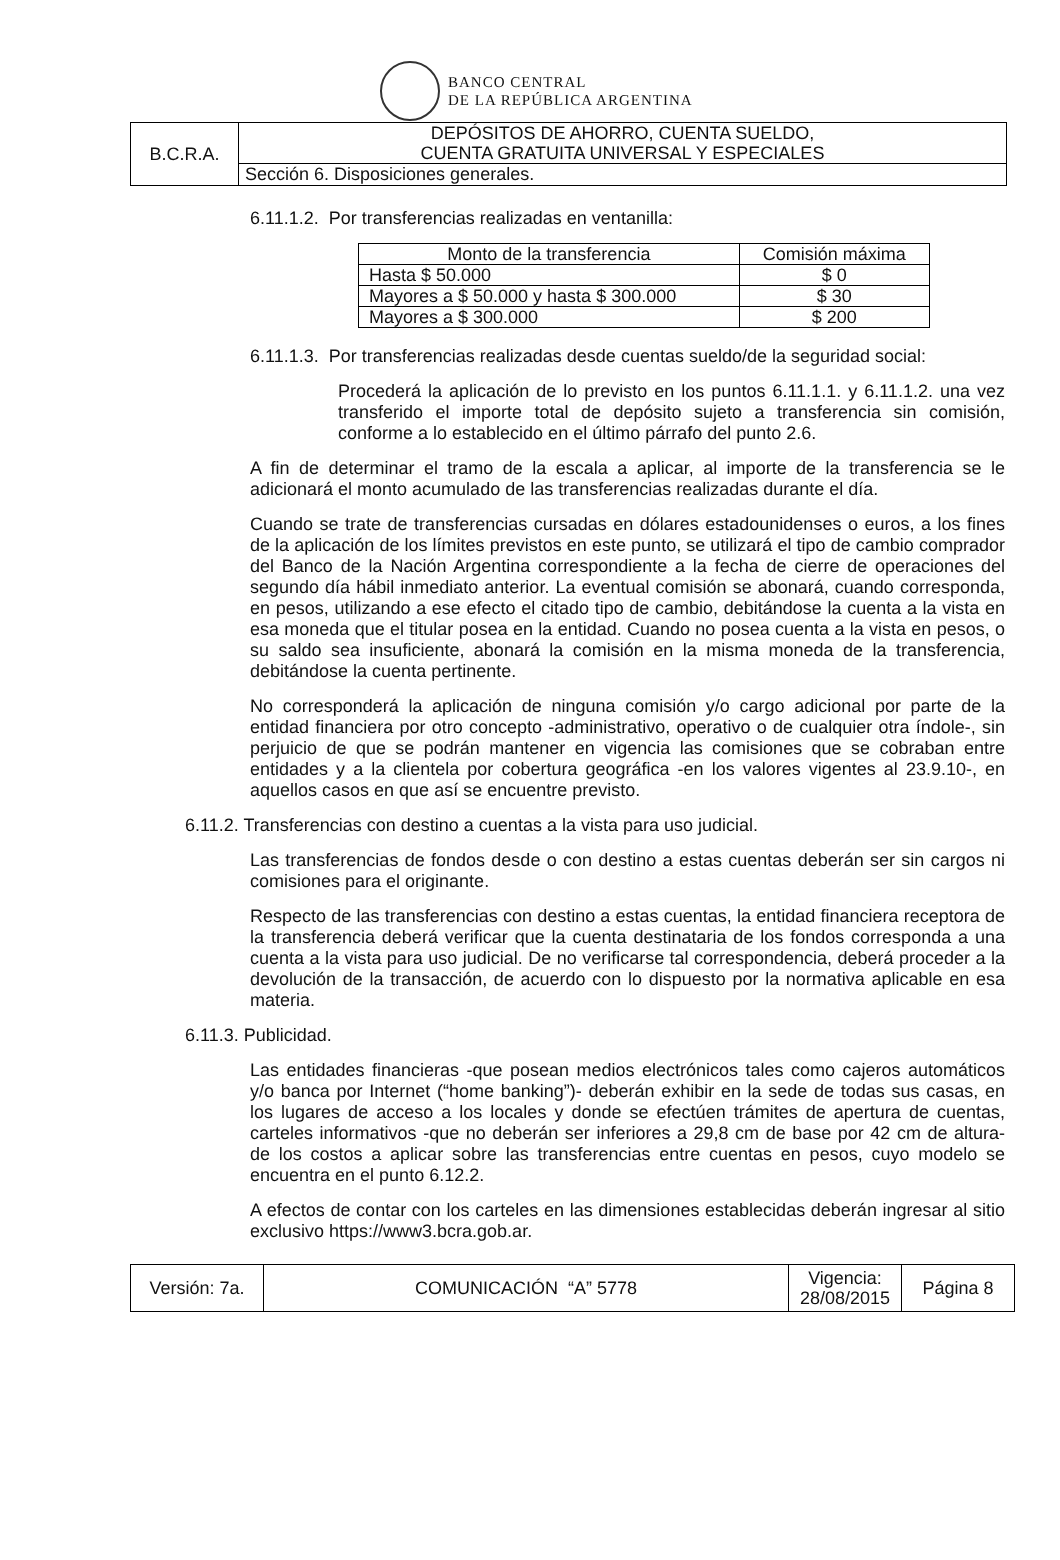BANCO CENTRAL
DE LA REPÚBLICA ARGENTINA
| B.C.R.A. | DEPÓSITOS DE AHORRO, CUENTA SUELDO, CUENTA GRATUITA UNIVERSAL Y ESPECIALES |
| | Sección 6. Disposiciones generales. |
6.11.1.2. Por transferencias realizadas en ventanilla:
| Monto de la transferencia | Comisión máxima |
| --- | --- |
| Hasta $ 50.000 | $ 0 |
| Mayores a $ 50.000 y hasta $ 300.000 | $ 30 |
| Mayores a $ 300.000 | $ 200 |
6.11.1.3. Por transferencias realizadas desde cuentas sueldo/de la seguridad social:
Procederá la aplicación de lo previsto en los puntos 6.11.1.1. y 6.11.1.2. una vez transferido el importe total de depósito sujeto a transferencia sin comisión, conforme a lo establecido en el último párrafo del punto 2.6.
A fin de determinar el tramo de la escala a aplicar, al importe de la transferencia se le adicionará el monto acumulado de las transferencias realizadas durante el día.
Cuando se trate de transferencias cursadas en dólares estadounidenses o euros, a los fines de la aplicación de los límites previstos en este punto, se utilizará el tipo de cambio comprador del Banco de la Nación Argentina correspondiente a la fecha de cierre de operaciones del segundo día hábil inmediato anterior. La eventual comisión se abonará, cuando corresponda, en pesos, utilizando a ese efecto el citado tipo de cambio, debitándose la cuenta a la vista en esa moneda que el titular posea en la entidad. Cuando no posea cuenta a la vista en pesos, o su saldo sea insuficiente, abonará la comisión en la misma moneda de la transferencia, debitándose la cuenta pertinente.
No corresponderá la aplicación de ninguna comisión y/o cargo adicional por parte de la entidad financiera por otro concepto -administrativo, operativo o de cualquier otra índole-, sin perjuicio de que se podrán mantener en vigencia las comisiones que se cobraban entre entidades y a la clientela por cobertura geográfica -en los valores vigentes al 23.9.10-, en aquellos casos en que así se encuentre previsto.
6.11.2. Transferencias con destino a cuentas a la vista para uso judicial.
Las transferencias de fondos desde o con destino a estas cuentas deberán ser sin cargos ni comisiones para el originante.
Respecto de las transferencias con destino a estas cuentas, la entidad financiera receptora de la transferencia deberá verificar que la cuenta destinataria de los fondos corresponda a una cuenta a la vista para uso judicial. De no verificarse tal correspondencia, deberá proceder a la devolución de la transacción, de acuerdo con lo dispuesto por la normativa aplicable en esa materia.
6.11.3. Publicidad.
Las entidades financieras -que posean medios electrónicos tales como cajeros automáticos y/o banca por Internet (“home banking”)- deberán exhibir en la sede de todas sus casas, en los lugares de acceso a los locales y donde se efectúen trámites de apertura de cuentas, carteles informativos -que no deberán ser inferiores a 29,8 cm de base por 42 cm de altura- de los costos a aplicar sobre las transferencias entre cuentas en pesos, cuyo modelo se encuentra en el punto 6.12.2.
A efectos de contar con los carteles en las dimensiones establecidas deberán ingresar al sitio exclusivo https://www3.bcra.gob.ar.
| Versión: 7a. | COMUNICACIÓN “A” 5778 | Vigencia: 28/08/2015 | Página 8 |